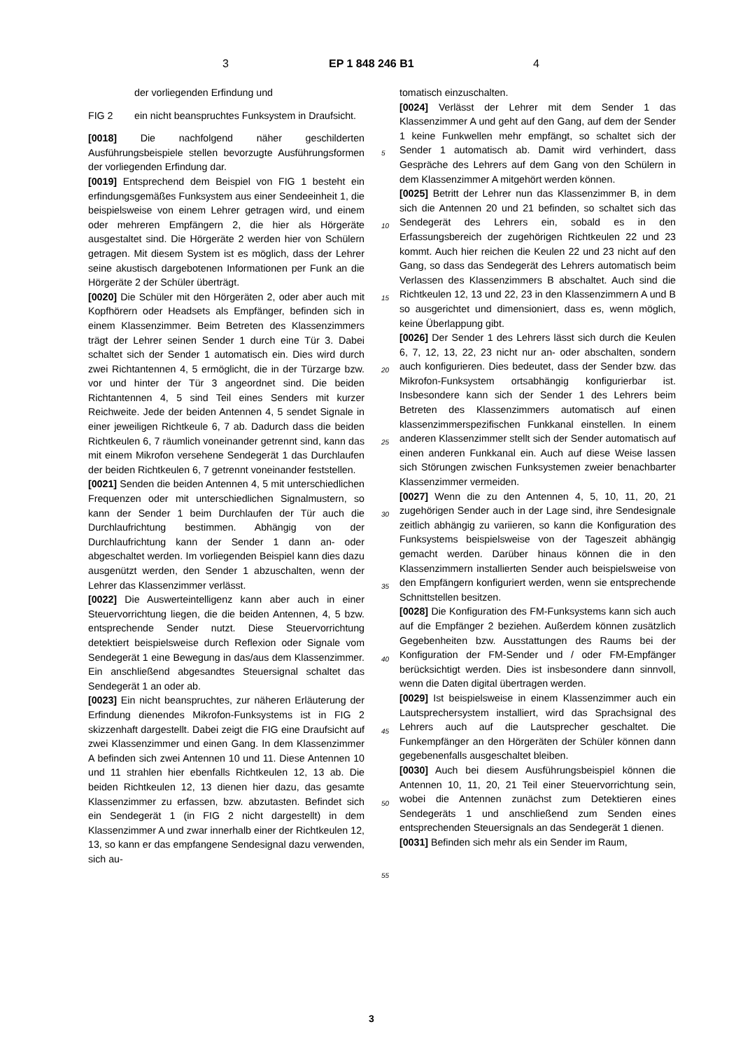3 EP 1 848 246 B1 4
der vorliegenden Erfindung und
FIG 2 ein nicht beanspruchtes Funksystem in Draufsicht.
[0018] Die nachfolgend näher geschilderten Ausführungsbeispiele stellen bevorzugte Ausführungsformen der vorliegenden Erfindung dar.
[0019] Entsprechend dem Beispiel von FIG 1 besteht ein erfindungsgemäßes Funksystem aus einer Sendeeinheit 1, die beispielsweise von einem Lehrer getragen wird, und einem oder mehreren Empfängern 2, die hier als Hörgeräte ausgestaltet sind. Die Hörgeräte 2 werden hier von Schülern getragen. Mit diesem System ist es möglich, dass der Lehrer seine akustisch dargebotenen Informationen per Funk an die Hörgeräte 2 der Schüler überträgt.
[0020] Die Schüler mit den Hörgeräten 2, oder aber auch mit Kopfhörern oder Headsets als Empfänger, befinden sich in einem Klassenzimmer. Beim Betreten des Klassenzimmers trägt der Lehrer seinen Sender 1 durch eine Tür 3. Dabei schaltet sich der Sender 1 automatisch ein. Dies wird durch zwei Richtantennen 4, 5 ermöglicht, die in der Türzarge bzw. vor und hinter der Tür 3 angeordnet sind. Die beiden Richtantennen 4, 5 sind Teil eines Senders mit kurzer Reichweite. Jede der beiden Antennen 4, 5 sendet Signale in einer jeweiligen Richtkeule 6, 7 ab. Dadurch dass die beiden Richtkeulen 6, 7 räumlich voneinander getrennt sind, kann das mit einem Mikrofon versehene Sendegerät 1 das Durchlaufen der beiden Richtkeulen 6, 7 getrennt voneinander feststellen.
[0021] Senden die beiden Antennen 4, 5 mit unterschiedlichen Frequenzen oder mit unterschiedlichen Signalmustern, so kann der Sender 1 beim Durchlaufen der Tür auch die Durchlaufrichtung bestimmen. Abhängig von der Durchlaufrichtung kann der Sender 1 dann an- oder abgeschaltet werden. Im vorliegenden Beispiel kann dies dazu ausgenützt werden, den Sender 1 abzuschalten, wenn der Lehrer das Klassenzimmer verlässt.
[0022] Die Auswerteintelligenz kann aber auch in einer Steuervorrichtung liegen, die die beiden Antennen, 4, 5 bzw. entsprechende Sender nutzt. Diese Steuervorrichtung detektiert beispielsweise durch Reflexion oder Signale vom Sendegerät 1 eine Bewegung in das/aus dem Klassenzimmer. Ein anschließend abgesandtes Steuersignal schaltet das Sendegerät 1 an oder ab.
[0023] Ein nicht beanspruchtes, zur näheren Erläuterung der Erfindung dienendes Mikrofon-Funksystems ist in FIG 2 skizzenhaft dargestellt. Dabei zeigt die FIG eine Draufsicht auf zwei Klassenzimmer und einen Gang. In dem Klassenzimmer A befinden sich zwei Antennen 10 und 11. Diese Antennen 10 und 11 strahlen hier ebenfalls Richtkeulen 12, 13 ab. Die beiden Richtkeulen 12, 13 dienen hier dazu, das gesamte Klassenzimmer zu erfassen, bzw. abzutasten. Befindet sich ein Sendegerät 1 (in FIG 2 nicht dargestellt) in dem Klassenzimmer A und zwar innerhalb einer der Richtkeulen 12, 13, so kann er das empfangene Sendesignal dazu verwenden, sich au-
tomatisch einzuschalten.
[0024] Verlässt der Lehrer mit dem Sender 1 das Klassenzimmer A und geht auf den Gang, auf dem der Sender 1 keine Funkwellen mehr empfängt, so schaltet sich der Sender 1 automatisch ab. Damit wird verhindert, dass Gespräche des Lehrers auf dem Gang von den Schülern in dem Klassenzimmer A mitgehört werden können.
[0025] Betritt der Lehrer nun das Klassenzimmer B, in dem sich die Antennen 20 und 21 befinden, so schaltet sich das Sendegerät des Lehrers ein, sobald es in den Erfassungsbereich der zugehörigen Richtkeulen 22 und 23 kommt. Auch hier reichen die Keulen 22 und 23 nicht auf den Gang, so dass das Sendegerät des Lehrers automatisch beim Verlassen des Klassenzimmers B abschaltet. Auch sind die Richtkeulen 12, 13 und 22, 23 in den Klassenzimmern A und B so ausgerichtet und dimensioniert, dass es, wenn möglich, keine Überlappung gibt.
[0026] Der Sender 1 des Lehrers lässt sich durch die Keulen 6, 7, 12, 13, 22, 23 nicht nur an- oder abschalten, sondern auch konfigurieren. Dies bedeutet, dass der Sender bzw. das Mikrofon-Funksystem ortsabhängig konfigurierbar ist. Insbesondere kann sich der Sender 1 des Lehrers beim Betreten des Klassenzimmers automatisch auf einen klassenzimmerspezifischen Funkkanal einstellen. In einem anderen Klassenzimmer stellt sich der Sender automatisch auf einen anderen Funkkanal ein. Auch auf diese Weise lassen sich Störungen zwischen Funksystemen zweier benachbarter Klassenzimmer vermeiden.
[0027] Wenn die zu den Antennen 4, 5, 10, 11, 20, 21 zugehörigen Sender auch in der Lage sind, ihre Sendesignale zeitlich abhängig zu variieren, so kann die Konfiguration des Funksystems beispielsweise von der Tageszeit abhängig gemacht werden. Darüber hinaus können die in den Klassenzimmern installierten Sender auch beispielsweise von den Empfängern konfiguriert werden, wenn sie entsprechende Schnittstellen besitzen.
[0028] Die Konfiguration des FM-Funksystems kann sich auch auf die Empfänger 2 beziehen. Außerdem können zusätzlich Gegebenheiten bzw. Ausstattungen des Raums bei der Konfiguration der FM-Sender und / oder FM-Empfänger berücksichtigt werden. Dies ist insbesondere dann sinnvoll, wenn die Daten digital übertragen werden.
[0029] Ist beispielsweise in einem Klassenzimmer auch ein Lautsprechersystem installiert, wird das Sprachsignal des Lehrers auch auf die Lautsprecher geschaltet. Die Funkempfänger an den Hörgeräten der Schüler können dann gegebenenfalls ausgeschaltet bleiben.
[0030] Auch bei diesem Ausführungsbeispiel können die Antennen 10, 11, 20, 21 Teil einer Steuervorrichtung sein, wobei die Antennen zunächst zum Detektieren eines Sendegeräts 1 und anschließend zum Senden eines entsprechenden Steuersignals an das Sendegerät 1 dienen.
[0031] Befinden sich mehr als ein Sender im Raum,
5
10
15
20
25
30
35
40
45
50
55
3